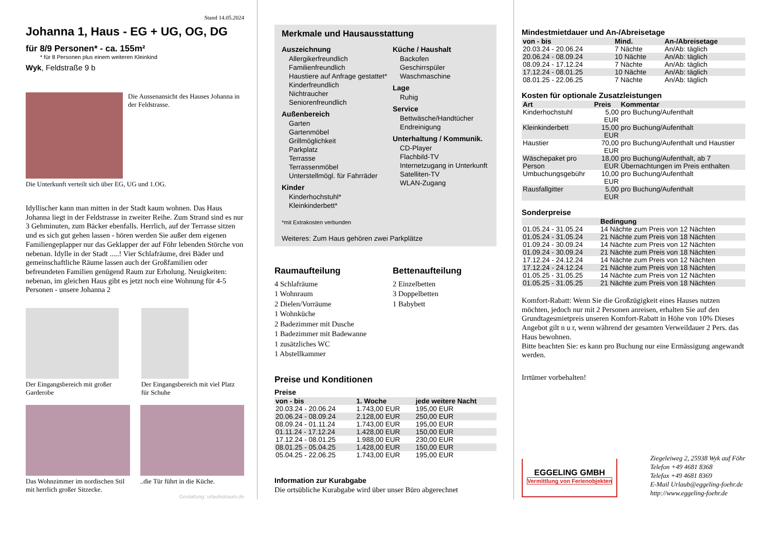Stand 14.05.2024
Johanna 1, Haus - EG + UG, OG, DG
für 8/9 Personen* - ca. 155m²
* für 8 Personen plus einem weiteren Kleinkind
Wyk, Feldstraße 9 b
Die Aussenansicht des Hauses Johanna in der Feldstrasse.
Die Unterkunft verteilt sich über EG, UG und 1.OG.
Idyllischer kann man mitten in der Stadt kaum wohnen. Das Haus Johanna liegt in der Feldstrasse in zweiter Reihe. Zum Strand sind es nur 3 Gehminuten, zum Bäcker ebenfalls. Herrlich, auf der Terrasse sitzen und es sich gut gehen lassen - hören werden Sie außer dem eigenen Familiengeplapper nur das Geklapper der auf Föhr lebenden Störche von nebenan. Idylle in der Stadt .....! Vier Schlafräume, drei Bäder und gemeinschaftliche Räume lassen auch der Großfamilien oder befreundeten Familien genügend Raum zur Erholung. Neuigkeiten: nebenan, im gleichen Haus gibt es jetzt noch eine Wohnung für 4-5 Personen - unsere Johanna 2
Der Eingangsbereich mit großer Garderobe
Der Eingangsbereich mit viel Platz für Schuhe
Das Wohnzimmer im nordischen Stil mit herrlich großer Sitzecke.
..die Tür führt in die Küche.
Gestaltung: urlaubstraum.de
Merkmale und Hausausstattung
Auszeichnung
Allergikerfreundlich
Familienfreundlich
Haustiere auf Anfrage gestattet*
Kinderfreundlich
Nichtraucher
Seniorenfreundlich
Außenbereich
Garten
Gartenmöbel
Grillmöglichkeit
Parkplatz
Terrasse
Terrassenmöbel
Unterstellmögl. für Fahrräder
Kinder
Kinderhochstuhl*
Kleinkinderbett*
Küche / Haushalt
Backofen
Geschirrspüler
Waschmaschine
Lage
Ruhig
Service
Bettwäsche/Handtücher
Endreinigung
Unterhaltung / Kommunik.
CD-Player
Flachbild-TV
Internetzugang in Unterkunft
Satelliten-TV
WLAN-Zugang
*mit Extrakosten verbunden
Weiteres: Zum Haus gehören zwei Parkplätze
Raumaufteilung
4 Schlafräume
1 Wohnraum
2 Dielen/Vorräume
1 Wohnküche
2 Badezimmer mit Dusche
1 Badezimmer mit Badewanne
1 zusätzliches WC
1 Abstellkammer
Bettenaufteilung
2 Einzelbetten
3 Doppelbetten
1 Babybett
Preise und Konditionen
Preise
| von - bis | 1. Woche | jede weitere Nacht |
| --- | --- | --- |
| 20.03.24 - 20.06.24 | 1.743,00 EUR | 195,00 EUR |
| 20.06.24 - 08.09.24 | 2.128,00 EUR | 250,00 EUR |
| 08.09.24 - 01.11.24 | 1.743,00 EUR | 195,00 EUR |
| 01.11.24 - 17.12.24 | 1.428,00 EUR | 150,00 EUR |
| 17.12.24 - 08.01.25 | 1.988,00 EUR | 230,00 EUR |
| 08.01.25 - 05.04.25 | 1.428,00 EUR | 150,00 EUR |
| 05.04.25 - 22.06.25 | 1.743,00 EUR | 195,00 EUR |
Information zur Kurabgabe
Die ortsübliche Kurabgabe wird über unser Büro abgerechnet
Mindestmietdauer und An-/Abreisetage
| von - bis | Mind. | An-/Abreisetage |
| --- | --- | --- |
| 20.03.24 - 20.06.24 | 7 Nächte | An/Ab: täglich |
| 20.06.24 - 08.09.24 | 10 Nächte | An/Ab: täglich |
| 08.09.24 - 17.12.24 | 7 Nächte | An/Ab: täglich |
| 17.12.24 - 08.01.25 | 10 Nächte | An/Ab: täglich |
| 08.01.25 - 22.06.25 | 7 Nächte | An/Ab: täglich |
Kosten für optionale Zusatzleistungen
| Art | Preis | Kommentar |
| --- | --- | --- |
| Kinderhochstuhl | 5,00 EUR | pro Buchung/Aufenthalt |
| Kleinkinderbett | 15,00 EUR | pro Buchung/Aufenthalt |
| Haustier | 70,00 EUR | pro Buchung/Aufenthalt und Haustier |
| Wäschepaket pro Person | 18,00 EUR | pro Buchung/Aufenthalt, ab 7 Übernachtungen im Preis enthalten |
| Umbuchungsgebühr | 10,00 EUR | pro Buchung/Aufenthalt |
| Rausfallgitter | 5,00 EUR | pro Buchung/Aufenthalt |
Sonderpreise
| | Bedingung |
| --- | --- |
| 01.05.24 - 31.05.24 | 14 Nächte zum Preis von 12 Nächten |
| 01.05.24 - 31.05.24 | 21 Nächte zum Preis von 18 Nächten |
| 01.09.24 - 30.09.24 | 14 Nächte zum Preis von 12 Nächten |
| 01.09.24 - 30.09.24 | 21 Nächte zum Preis von 18 Nächten |
| 17.12.24 - 24.12.24 | 14 Nächte zum Preis von 12 Nächten |
| 17.12.24 - 24.12.24 | 21 Nächte zum Preis von 18 Nächten |
| 01.05.25 - 31.05.25 | 14 Nächte zum Preis von 12 Nächten |
| 01.05.25 - 31.05.25 | 21 Nächte zum Preis von 18 Nächten |
Komfort-Rabatt: Wenn Sie die Großzügigkeit eines Hauses nutzen möchten, jedoch nur mit 2 Personen anreisen, erhalten Sie auf den Grundtagesmietpreis unseren Komfort-Rabatt in Höhe von 10% Dieses Angebot gilt n u r, wenn während der gesamten Verweildauer 2 Pers. das Haus bewohnen.
Bitte beachten Sie: es kann pro Buchung nur eine Ermässigung angewandt werden.
Irrtümer vorbehalten!
EGGELING GMBH
Vermittlung von Ferienobjekten
Ziegeleiweg 2, 25938 Wyk auf Föhr
Telefon +49 4681 8368
Telefax +49 4681 8369
E-Mail Urlaub@eggeling-foehr.de
http://www.eggeling-foehr.de